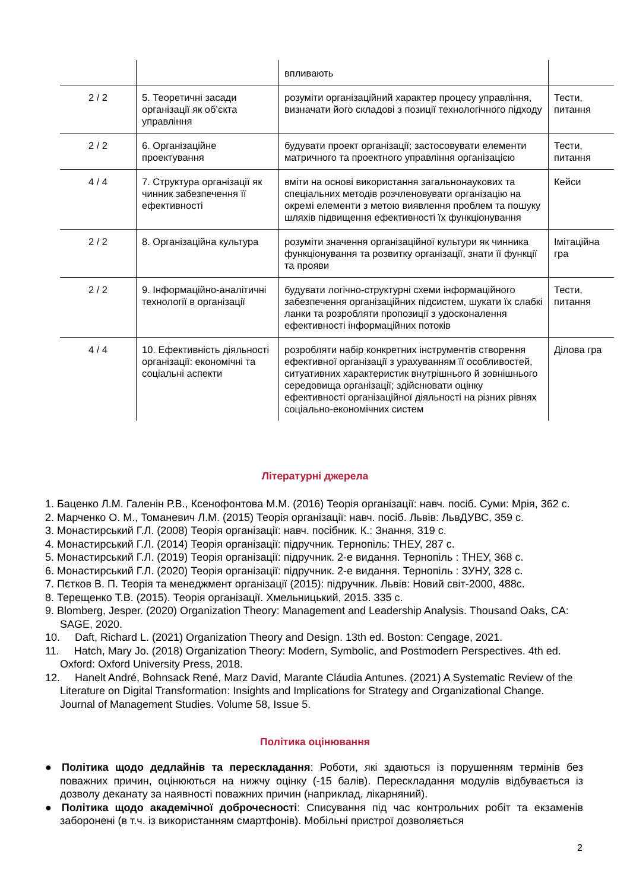| | | впливають | |
| 2 / 2 | 5. Теоретичні засади організації як об’єкта управління | розуміти організаційний характер процесу управління, визначати його складові з позиції технологічного підходу | Тести, питання |
| 2 / 2 | 6. Організаційне проектування | будувати проект організації; застосовувати елементи матричного та проектного управління організацією | Тести, питання |
| 4 / 4 | 7. Структура організації як чинник забезпечення її ефективності | вміти на основі використання загальнонаукових та спеціальних методів розчленовувати організацію на окремі елементи з метою виявлення проблем та пошуку шляхів підвищення ефективності їх функціонування | Кейси |
| 2 / 2 | 8. Організаційна культура | розуміти значення організаційної культури як чинника функціонування та розвитку організації, знати її функції та прояви | Імітаційна гра |
| 2 / 2 | 9. Інформаційно-аналітичні технології в організації | будувати логічно-структурні схеми інформаційного забезпечення організаційних підсистем, шукати їх слабкі ланки та розробляти пропозиції з удосконалення ефективності інформаційних потоків | Тести, питання |
| 4 / 4 | 10. Ефективність діяльності організації: економічні та соціальні аспекти | розробляти набір конкретних інструментів створення ефективної організації з урахуванням її особливостей, ситуативних характеристик внутрішнього й зовнішнього середовища організації; здійснювати оцінку ефективності організаційної діяльності на різних рівнях соціально-економічних систем | Ділова гра |
Літературні джерела
1. Баценко Л.М. Галенін Р.В., Ксенофонтова М.М. (2016) Теорія організації: навч. посіб. Суми: Мрія, 362 с.
2. Марченко О. М., Томаневич Л.М. (2015) Теорія організації: навч. посіб. Львів: ЛьвДУВС, 359 с.
3. Монастирський Г.Л. (2008) Теорія організації: навч. посібник. К.: Знання, 319 с.
4. Монастирський Г.Л. (2014) Теорія організації: підручник. Тернопіль: ТНЕУ, 287 с.
5. Монастирський Г.Л. (2019) Теорія організації: підручник. 2-е видання. Тернопіль : ТНЕУ, 368 с.
6. Монастирський Г.Л. (2020) Теорія організації: підручник. 2-е видання. Тернопіль : ЗУНУ, 328 с.
7. Пєтков В. П. Теорія та менеджмент організації (2015): підручник. Львів: Новий світ-2000, 488с.
8. Терещенко Т.В. (2015). Теорія організації. Хмельницький, 2015. 335 с.
9. Blomberg, Jesper. (2020) Organization Theory: Management and Leadership Analysis. Thousand Oaks, CA: SAGE, 2020.
10. Daft, Richard L. (2021) Organization Theory and Design. 13th ed. Boston: Cengage, 2021.
11. Hatch, Mary Jo. (2018) Organization Theory: Modern, Symbolic, and Postmodern Perspectives. 4th ed. Oxford: Oxford University Press, 2018.
12. Hanelt André, Bohnsack René, Marz David, Marante Cláudia Antunes. (2021) A Systematic Review of the Literature on Digital Transformation: Insights and Implications for Strategy and Organizational Change. Journal of Management Studies. Volume 58, Issue 5.
Політика оцінювання
● Політика щодо дедлайнів та перескладання: Роботи, які здаються із порушенням термінів без поважних причин, оцінюються на нижчу оцінку (-15 балів). Перескладання модулів відбувається із дозволу деканату за наявності поважних причин (наприклад, лікарняний).
● Політика щодо академічної доброчесності: Списування під час контрольних робіт та екзаменів заборонені (в т.ч. із використанням смартфонів). Мобільні пристрої дозволяється
2